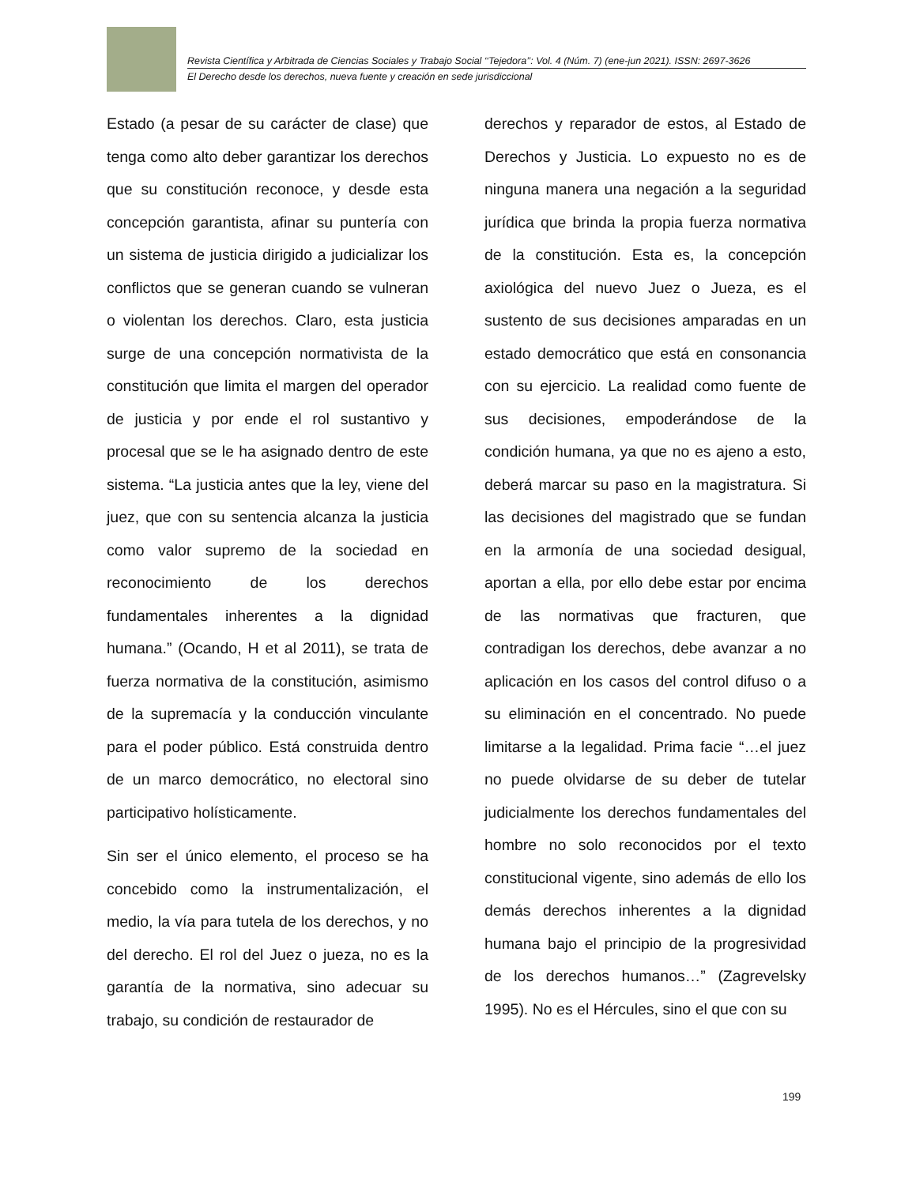Revista Científica y Arbitrada de Ciencias Sociales y Trabajo Social ‘‘Tejedora’’: Vol. 4 (Núm. 7) (ene-jun 2021). ISSN: 2697-3626
El Derecho desde los derechos, nueva fuente y creación en sede jurisdiccional
Estado (a pesar de su carácter de clase) que tenga como alto deber garantizar los derechos que su constitución reconoce, y desde esta concepción garantista, afinar su puntería con un sistema de justicia dirigido a judicializar los conflictos que se generan cuando se vulneran o violentan los derechos. Claro, esta justicia surge de una concepción normativista de la constitución que limita el margen del operador de justicia y por ende el rol sustantivo y procesal que se le ha asignado dentro de este sistema. “La justicia antes que la ley, viene del juez, que con su sentencia alcanza la justicia como valor supremo de la sociedad en reconocimiento de los derechos fundamentales inherentes a la dignidad humana.” (Ocando, H et al 2011), se trata de fuerza normativa de la constitución, asimismo de la supremacía y la conducción vinculante para el poder público. Está construida dentro de un marco democrático, no electoral sino participativo holísticamente.
Sin ser el único elemento, el proceso se ha concebido como la instrumentalización, el medio, la vía para tutela de los derechos, y no del derecho. El rol del Juez o jueza, no es la garantía de la normativa, sino adecuar su trabajo, su condición de restaurador de
derechos y reparador de estos, al Estado de Derechos y Justicia. Lo expuesto no es de ninguna manera una negación a la seguridad jurídica que brinda la propia fuerza normativa de la constitución. Esta es, la concepción axiológica del nuevo Juez o Jueza, es el sustento de sus decisiones amparadas en un estado democrático que está en consonancia con su ejercicio. La realidad como fuente de sus decisiones, empoderándose de la condición humana, ya que no es ajeno a esto, deberá marcar su paso en la magistratura. Si las decisiones del magistrado que se fundan en la armonía de una sociedad desigual, aportan a ella, por ello debe estar por encima de las normativas que fracturen, que contradigan los derechos, debe avanzar a no aplicación en los casos del control difuso o a su eliminación en el concentrado. No puede limitarse a la legalidad. Prima facie “…el juez no puede olvidarse de su deber de tutelar judicialmente los derechos fundamentales del hombre no solo reconocidos por el texto constitucional vigente, sino además de ello los demás derechos inherentes a la dignidad humana bajo el principio de la progresividad de los derechos humanos…” (Zagrevelsky 1995). No es el Hércules, sino el que con su
199